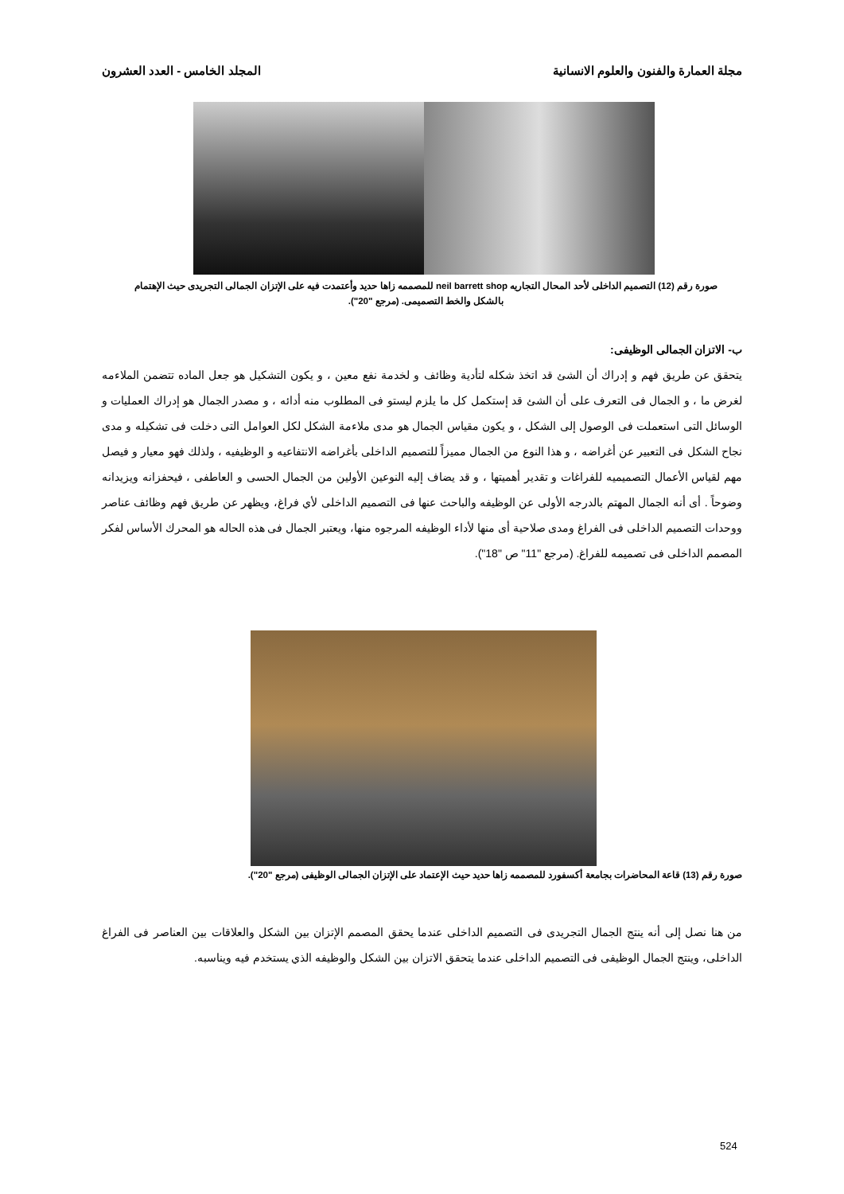مجلة العمارة والفنون والعلوم الانسانية المجلد الخامس - العدد العشرون
صورة رقم (12) التصميم الداخلى لأحد المحال التجاريه neil barrett shop للمصممه زاها حديد وأعتمدت فيه على الإتزان الجمالى التجريدى حيث الإهتمام بالشكل والخط التصميمى. (مرجع "20").
ب- الاتزان الجمالى الوظيفى:
يتحقق عن طريق فهم و إدراك أن الشئ قد اتخذ شكله لتأدية وظائف و لخدمة نفع معين ، و يكون التشكيل هو جعل الماده تتضمن الملاءمه لغرض ما ، و الجمال فى التعرف على أن الشئ قد إستكمل كل ما يلزم ليستو فى المطلوب منه أدائه ، و مصدر الجمال هو إدراك العمليات و الوسائل التى استعملت فى الوصول إلى الشكل ، و يكون مقياس الجمال هو مدى ملاءمة الشكل لكل العوامل التى دخلت فى تشكيله و مدى نجاح الشكل فى التعبير عن أغراضه ، و هذا النوع من الجمال مميزاً للتصميم الداخلى بأغراضه الانتفاعيه و الوظيفيه ، ولذلك فهو معيار و فيصل مهم لقياس الأعمال التصميميه للفراغات و تقدير أهميتها ، و قد يضاف إليه النوعين الأولين من الجمال الحسى و العاطفى ، فيحفزانه ويزيدانه وضوحاً . أى أنه الجمال المهتم بالدرجه الأولى عن الوظيفه والباحث عنها فى التصميم الداخلى لأي فراغ، ويظهر عن طريق فهم وظائف عناصر ووحدات التصميم الداخلى فى الفراغ ومدى صلاحية أى منها لأداء الوظيفه المرجوه منها، ويعتبر الجمال فى هذه الحاله هو المحرك الأساس لفكر المصمم الداخلى فى تصميمه للفراغ. (مرجع "11" ص "18").
صورة رقم (13) قاعة المحاضرات بجامعة أكسفورد للمصممه زاها حديد حيث الإعتماد على الإتزان الجمالى الوظيفى (مرجع "20").
من هنا نصل إلى أنه ينتج الجمال التجريدى فى التصميم الداخلى عندما يحقق المصمم الإتزان بين الشكل والعلاقات بين العناصر فى الفراغ الداخلى، وينتج الجمال الوظيفى فى التصميم الداخلى عندما يتحقق الاتزان بين الشكل والوظيفه الذي يستخدم فيه ويناسبه.
524